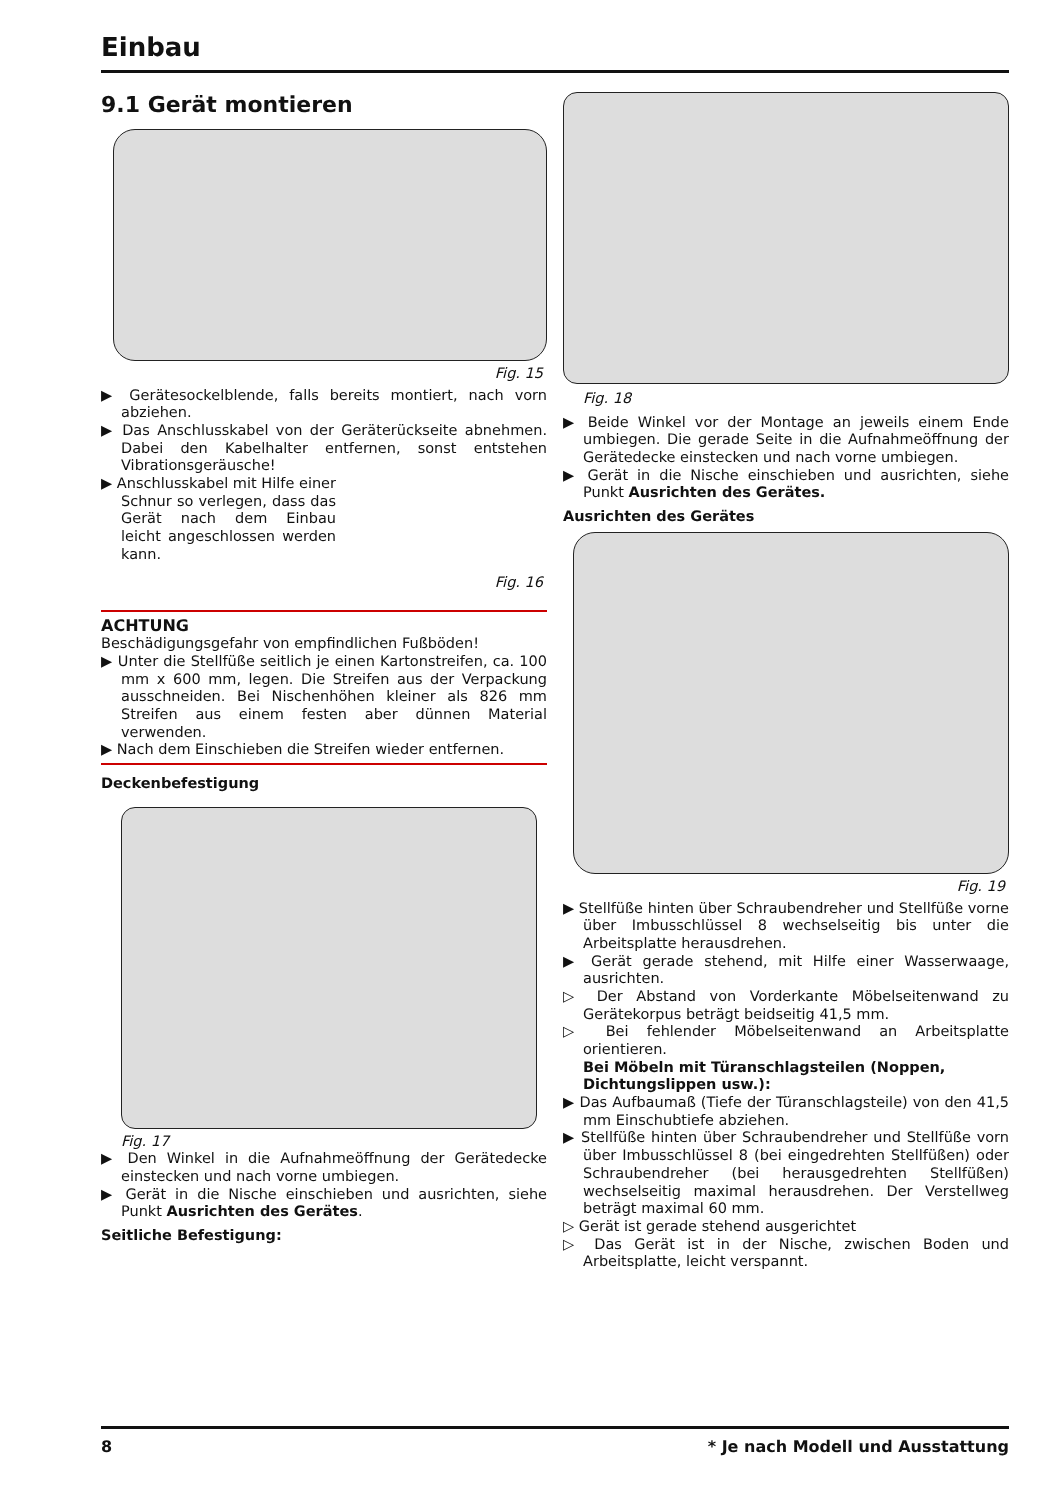Einbau
9.1 Gerät montieren
Fig. 15
▶ Gerätesockelblende, falls bereits montiert, nach vorn abziehen.
▶ Das Anschlusskabel von der Geräterückseite abnehmen. Dabei den Kabelhalter entfernen, sonst entstehen Vibrationsgeräusche!
▶ Anschlusskabel mit Hilfe einer Schnur so verlegen, dass das Gerät nach dem Einbau leicht angeschlossen werden kann.
Fig. 16
ACHTUNG
Beschädigungsgefahr von empfindlichen Fußböden!
▶ Unter die Stellfüße seitlich je einen Kartonstreifen, ca. 100 mm x 600 mm, legen. Die Streifen aus der Verpackung ausschneiden. Bei Nischenhöhen kleiner als 826 mm Streifen aus einem festen aber dünnen Material verwenden.
▶ Nach dem Einschieben die Streifen wieder entfernen.
Deckenbefestigung
Fig. 17
▶ Den Winkel in die Aufnahmeöffnung der Gerätedecke einstecken und nach vorne umbiegen.
▶ Gerät in die Nische einschieben und ausrichten, siehe Punkt Ausrichten des Gerätes.
Seitliche Befestigung:
Fig. 18
▶ Beide Winkel vor der Montage an jeweils einem Ende umbiegen. Die gerade Seite in die Aufnahmeöffnung der Gerätedecke einstecken und nach vorne umbiegen.
▶ Gerät in die Nische einschieben und ausrichten, siehe Punkt Ausrichten des Gerätes.
Ausrichten des Gerätes
Fig. 19
▶ Stellfüße hinten über Schraubendreher und Stellfüße vorne über Imbusschlüssel 8 wechselseitig bis unter die Arbeitsplatte herausdrehen.
▶ Gerät gerade stehend, mit Hilfe einer Wasserwaage, ausrichten.
▷ Der Abstand von Vorderkante Möbelseitenwand zu Gerätekorpus beträgt beidseitig 41,5 mm.
▷ Bei fehlender Möbelseitenwand an Arbeitsplatte orientieren.
Bei Möbeln mit Türanschlagsteilen (Noppen, Dichtungslippen usw.):
▶ Das Aufbaumaß (Tiefe der Türanschlagsteile) von den 41,5 mm Einschubtiefe abziehen.
▶ Stellfüße hinten über Schraubendreher und Stellfüße vorn über Imbusschlüssel 8 (bei eingedrehten Stellfüßen) oder Schraubendreher (bei herausgedrehten Stellfüßen) wechselseitig maximal herausdrehen. Der Verstellweg beträgt maximal 60 mm.
▷ Gerät ist gerade stehend ausgerichtet
▷ Das Gerät ist in der Nische, zwischen Boden und Arbeitsplatte, leicht verspannt.
8 * Je nach Modell und Ausstattung